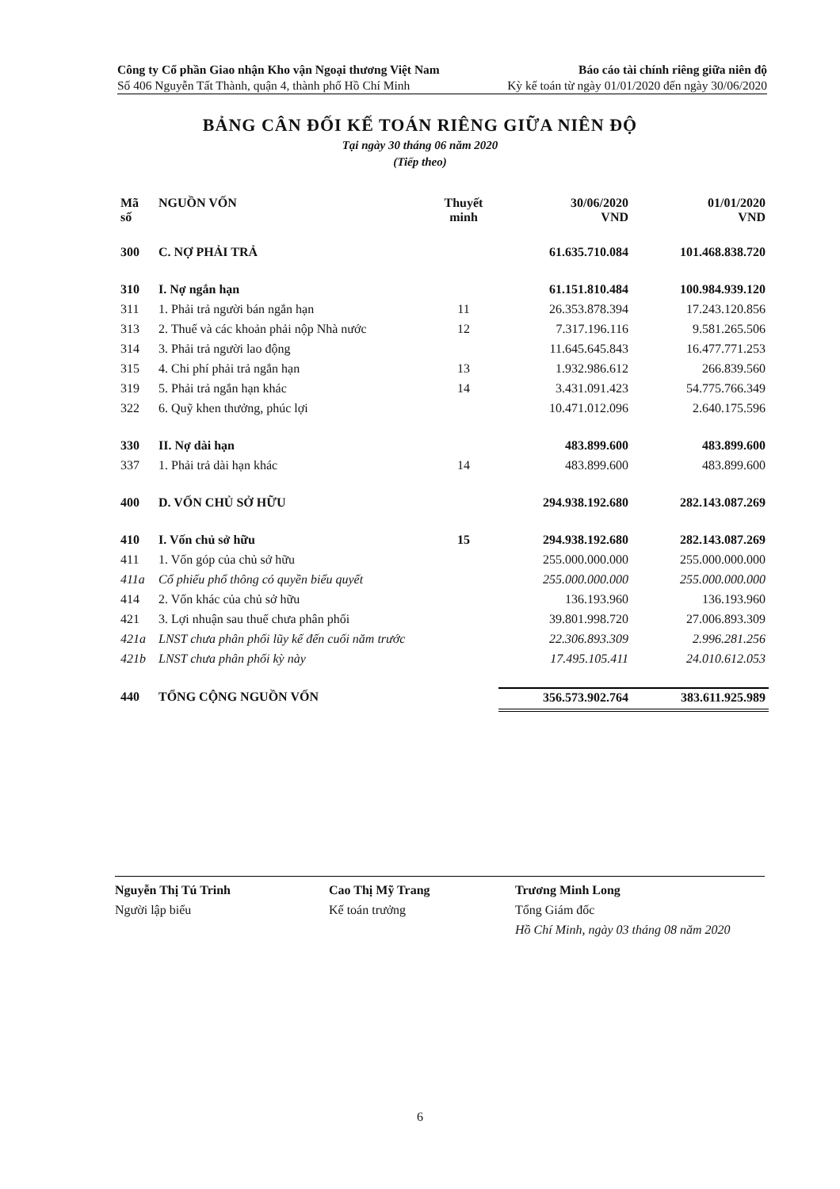Công ty Cổ phần Giao nhận Kho vận Ngoại thương Việt Nam Báo cáo tài chính riêng giữa niên độ
Số 406 Nguyễn Tất Thành, quận 4, thành phố Hồ Chí Minh Kỳ kế toán từ ngày 01/01/2020 đến ngày 30/06/2020
BẢNG CÂN ĐỐI KẾ TOÁN RIÊNG GIỮA NIÊN ĐỘ
Tại ngày 30 tháng 06 năm 2020
(Tiếp theo)
| Mã số | NGUỒN VỐN | Thuyết minh | 30/06/2020 VND | 01/01/2020 VND |
| --- | --- | --- | --- | --- |
| 300 | C. NỢ PHẢI TRẢ | | 61.635.710.084 | 101.468.838.720 |
| 310 | I. Nợ ngắn hạn | | 61.151.810.484 | 100.984.939.120 |
| 311 | 1. Phải trả người bán ngắn hạn | 11 | 26.353.878.394 | 17.243.120.856 |
| 313 | 2. Thuế và các khoản phải nộp Nhà nước | 12 | 7.317.196.116 | 9.581.265.506 |
| 314 | 3. Phải trả người lao động | | 11.645.645.843 | 16.477.771.253 |
| 315 | 4. Chi phí phải trả ngắn hạn | 13 | 1.932.986.612 | 266.839.560 |
| 319 | 5. Phải trả ngắn hạn khác | 14 | 3.431.091.423 | 54.775.766.349 |
| 322 | 6. Quỹ khen thưởng, phúc lợi | | 10.471.012.096 | 2.640.175.596 |
| 330 | II. Nợ dài hạn | | 483.899.600 | 483.899.600 |
| 337 | 1. Phải trả dài hạn khác | 14 | 483.899.600 | 483.899.600 |
| 400 | D. VỐN CHỦ SỞ HỮU | | 294.938.192.680 | 282.143.087.269 |
| 410 | I. Vốn chủ sở hữu | 15 | 294.938.192.680 | 282.143.087.269 |
| 411 | 1. Vốn góp của chủ sở hữu | | 255.000.000.000 | 255.000.000.000 |
| 411a | Cổ phiếu phổ thông có quyền biểu quyết | | 255.000.000.000 | 255.000.000.000 |
| 414 | 2. Vốn khác của chủ sở hữu | | 136.193.960 | 136.193.960 |
| 421 | 3. Lợi nhuận sau thuế chưa phân phối | | 39.801.998.720 | 27.006.893.309 |
| 421a | LNST chưa phân phối lũy kế đến cuối năm trước | | 22.306.893.309 | 2.996.281.256 |
| 421b | LNST chưa phân phối kỳ này | | 17.495.105.411 | 24.010.612.053 |
| 440 | TỔNG CỘNG NGUỒN VỐN | | 356.573.902.764 | 383.611.925.989 |
Nguyễn Thị Tú Trinh
Người lập biểu
Cao Thị Mỹ Trang
Kế toán trưởng
Trương Minh Long
Tổng Giám đốc
Hồ Chí Minh, ngày 03 tháng 08 năm 2020
6